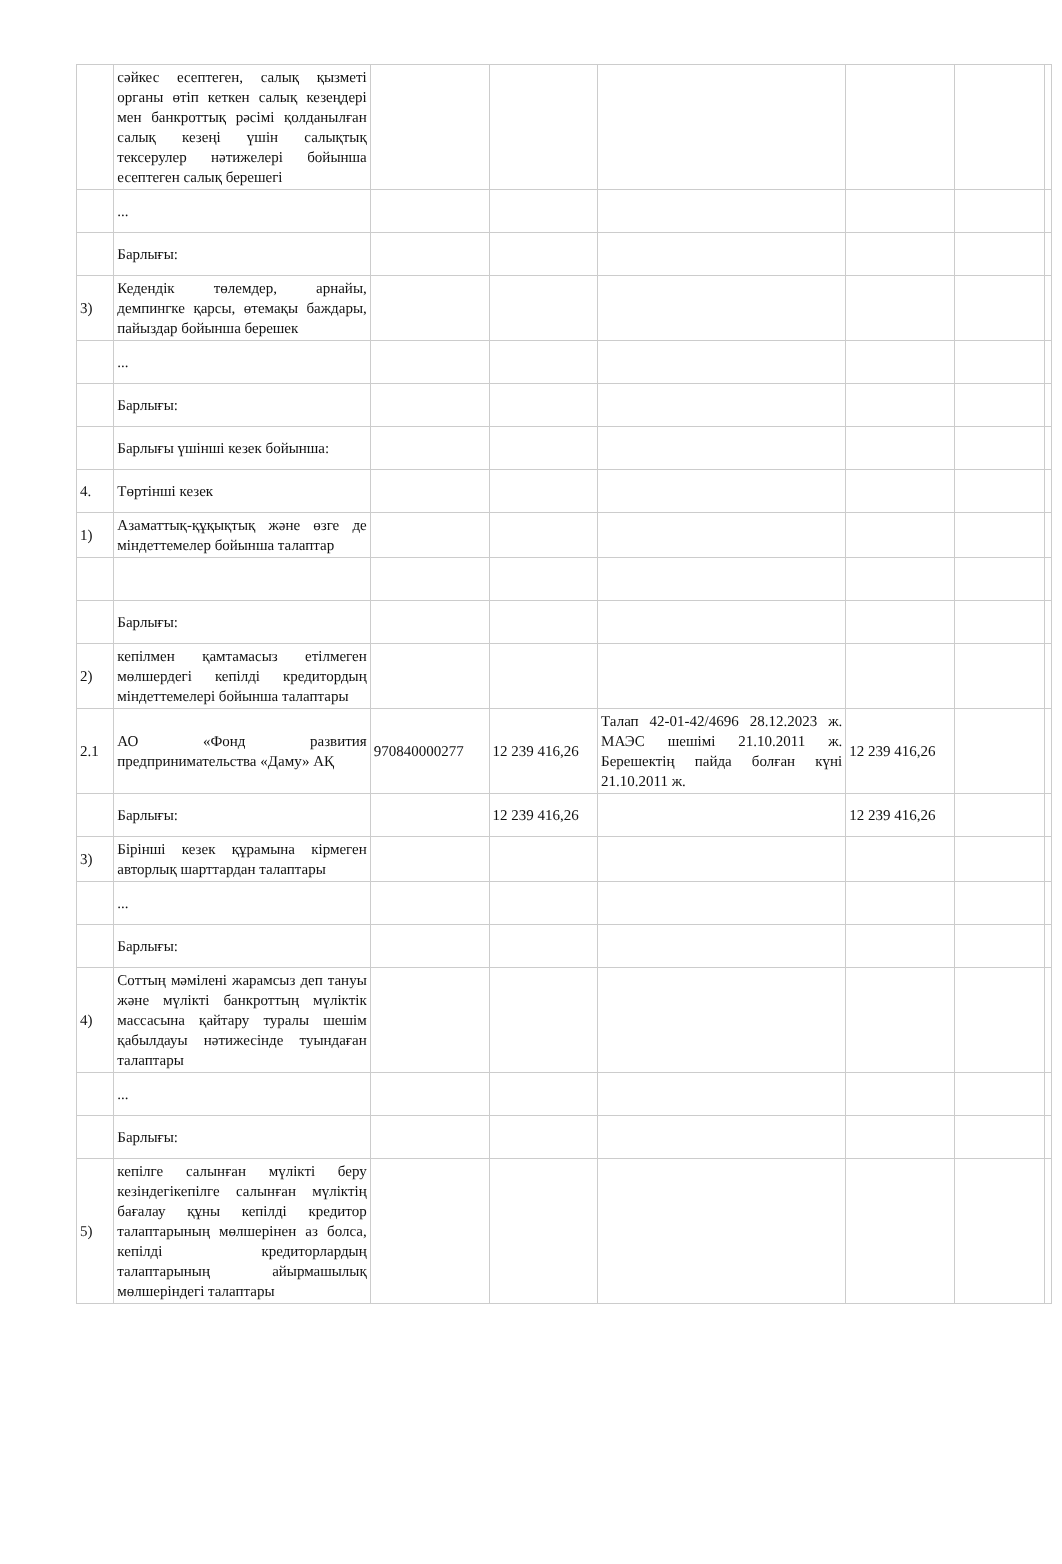| | сәйкес есептеген, салық қызметі органы өтіп кеткен салық кезеңдері мен банкроттық рәсімі қолданылған салық кезеңі үшін салықтық тексерулер нәтижелері бойынша есептеген салық берешегі | | | | | | |
| | ... | | | | | | |
| | Барлығы: | | | | | | |
| 3) | Кедендік төлемдер, арнайы, демпингке қарсы, өтемақы баждары, пайыздар бойынша берешек | | | | | | |
| | ... | | | | | | |
| | Барлығы: | | | | | | |
| | Барлығы үшінші кезек бойынша: | | | | | | |
| 4. | Төртінші кезек | | | | | | |
| 1) | Азаматтық-құқықтық және өзге де міндеттемелер бойынша талаптар | | | | | | |
| | Барлығы: | | | | | | |
| 2) | кепілмен қамтамасыз етілмеген мөлшердегі кепілді кредитордың міндеттемелері бойынша талаптары | | | | | | |
| 2.1 | АО «Фонд развития предпринимательства «Даму» АҚ | 970840000277 | 12 239 416,26 | Талап 42-01-42/4696 28.12.2023 ж. МАЭС шешімі 21.10.2011 ж. Берешектің пайда болған күні 21.10.2011 ж. | 12 239 416,26 | | |
| | Барлығы: | | 12 239 416,26 | | 12 239 416,26 | | |
| 3) | Бірінші кезек құрамына кірмеген авторлық шарттардан талаптары | | | | | | |
| | ... | | | | | | |
| | Барлығы: | | | | | | |
| 4) | Соттың мәмілені жарамсыз деп тануы және мүлікті банкроттың мүліктік массасына қайтару туралы шешім қабылдауы нәтижесінде туындаған талаптары | | | | | | |
| | ... | | | | | | |
| | Барлығы: | | | | | | |
| 5) | кепілге салынған мүлікті беру кезіндегікепілге салынған мүліктің бағалау құны кепілді кредитор талаптарының мөлшерінен аз болса, кепілді кредиторлардың талаптарының айырмашылық мөлшеріндегі талаптары | | | | | | |